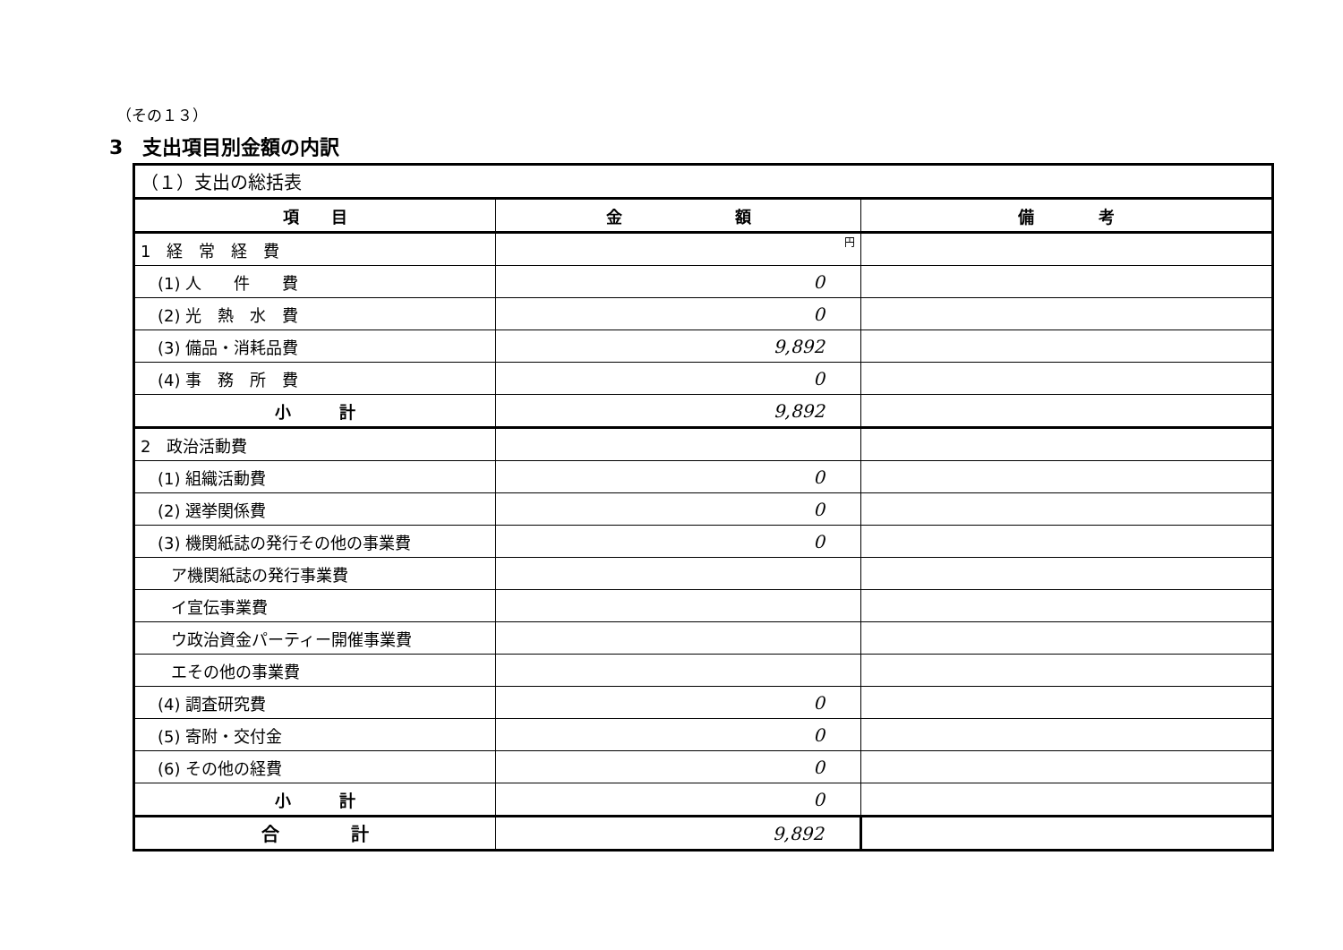（その１３）
3　支出項目別金額の内訳
| （１）支出の総括表 | | |
| 項 目 | 金 額 | 備 考 |
| 1 経 常 経 費 | 円 | |
| (1) 人 件 費 | 0 | |
| (2) 光 熱 水 費 | 0 | |
| (3) 備品・消耗品費 | 9,892 | |
| (4) 事 務 所 費 | 0 | |
| 小 計 | 9,892 | |
| 2 政治活動費 | | |
| (1) 組織活動費 | 0 | |
| (2) 選挙関係費 | 0 | |
| (3) 機関紙誌の発行その他の事業費 | 0 | |
| ア機関紙誌の発行事業費 | | |
| イ宣伝事業費 | | |
| ウ政治資金パーティー開催事業費 | | |
| エその他の事業費 | | |
| (4) 調査研究費 | 0 | |
| (5) 寄附・交付金 | 0 | |
| (6) その他の経費 | 0 | |
| 小 計 | 0 | |
| 合 計 | 9,892 | |